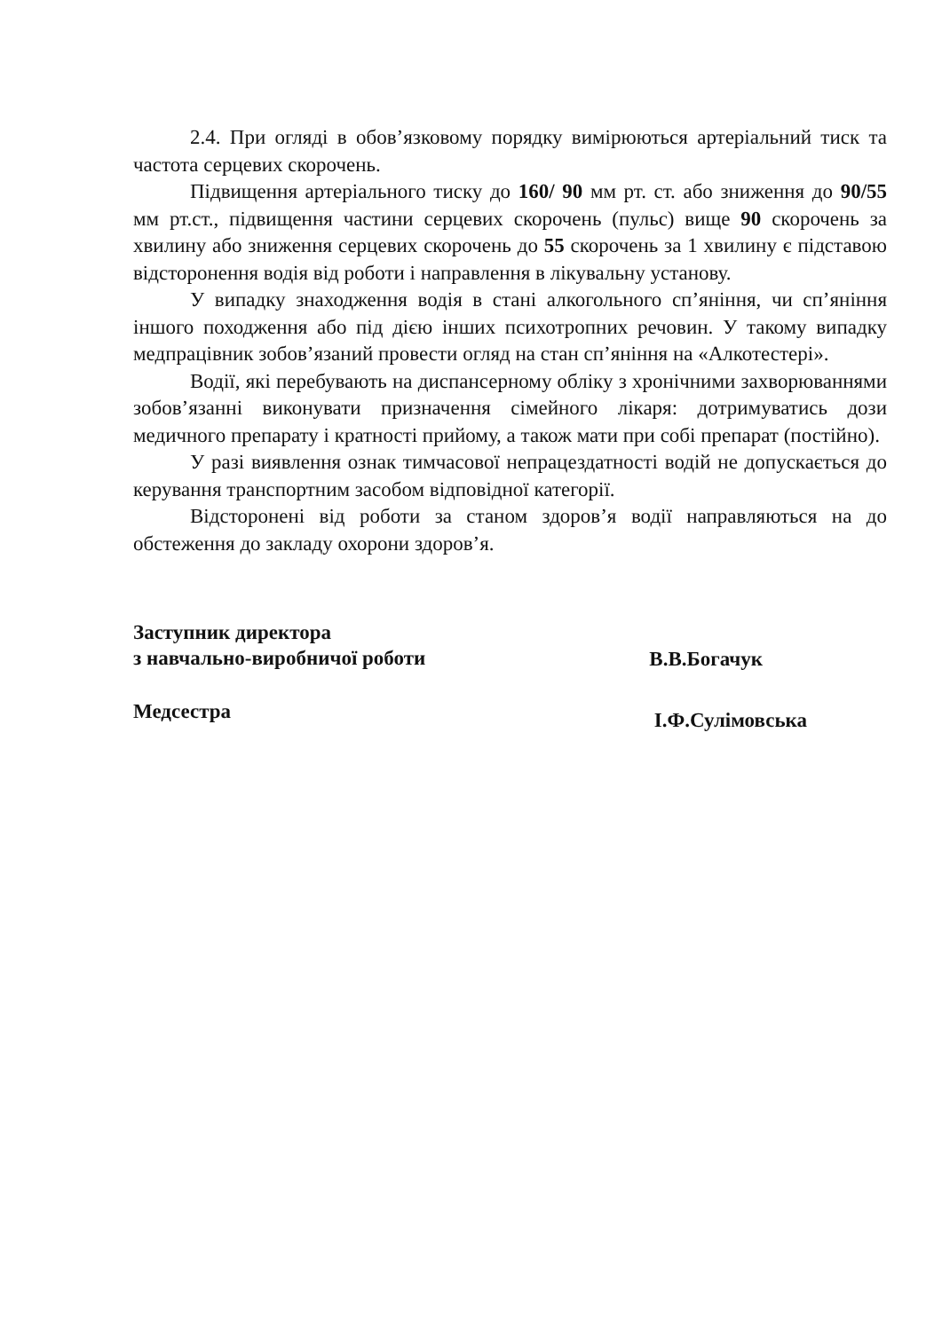2.4. При огляді в обов’язковому порядку вимірюються артеріальний тиск та частота серцевих скорочень.
Підвищення артеріального тиску до 160/ 90 мм рт. ст. або зниження до 90/55 мм рт.ст., підвищення частини серцевих скорочень (пульс) вище 90 скорочень за хвилину або зниження серцевих скорочень до 55 скорочень за 1 хвилину є підставою відсторонення водія від роботи і направлення в лікувальну установу.
У випадку знаходження водія в стані алкогольного сп’яніння, чи сп’яніння іншого походження або під дією інших психотропних речовин. У такому випадку медпрацівник зобов’язаний провести огляд на стан сп’яніння на «Алкотестері».
Водії, які перебувають на диспансерному обліку з хронічними захворюваннями зобов’язанні виконувати призначення сімейного лікаря: дотримуватись дози медичного препарату і кратності прийому, а також мати при собі препарат (постійно).
У разі виявлення ознак тимчасової непрацездатності водій не допускається до керування транспортним засобом відповідної категорії.
Відсторонені від роботи за станом здоров’я водії направляються на до обстеження до закладу охорони здоров’я.
Заступник директора
з навчально-виробничої роботи
В.В.Богачук
Медсестра
І.Ф.Сулімовська